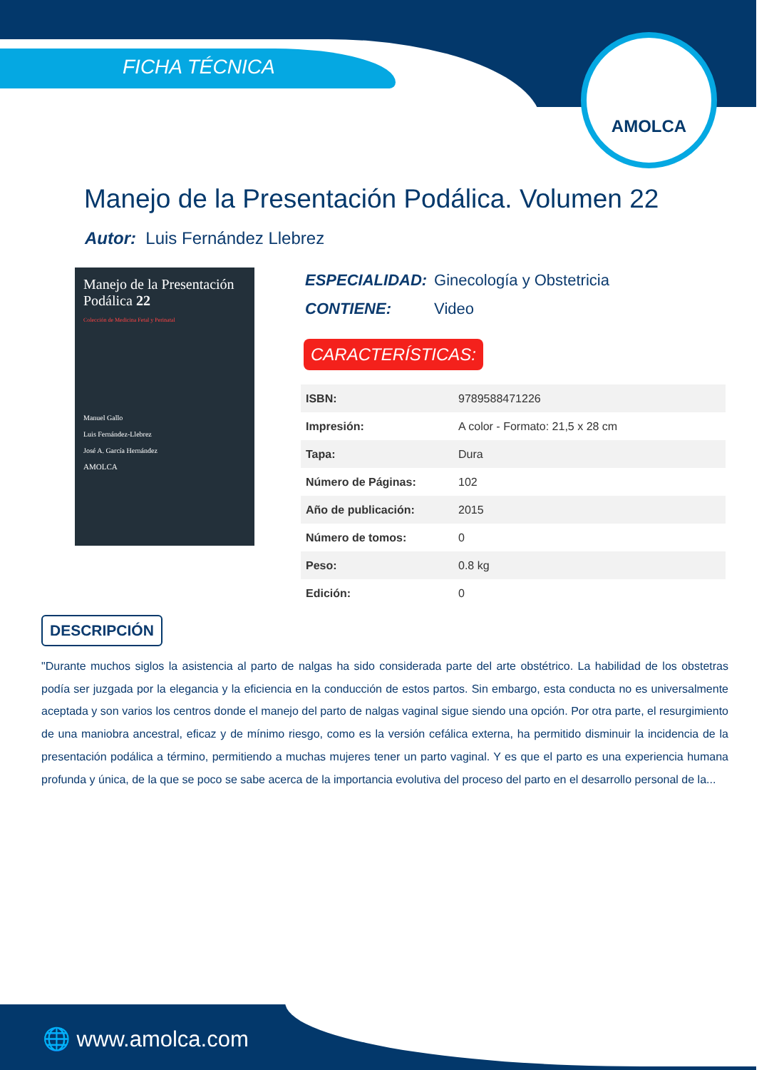FICHA TÉCNICA
AMOLCA
Manejo de la Presentación Podálica. Volumen 22
Autor: Luis Fernández Llebrez
Manejo de la Presentación Podálica 22
Colección de Medicina Fetal y Perinatal
Manuel Gallo
Luis Fernández-Llebrez
José A. García Hernández
AMOLCA
ESPECIALIDAD: Ginecología y Obstetricia
CONTIENE: Video
CARACTERÍSTICAS:
| ISBN: | 9789588471226 |
| Impresión: | A color - Formato: 21,5 x 28 cm |
| Tapa: | Dura |
| Número de Páginas: | 102 |
| Año de publicación: | 2015 |
| Número de tomos: | 0 |
| Peso: | 0.8 kg |
| Edición: | 0 |
DESCRIPCIÓN
"Durante muchos siglos la asistencia al parto de nalgas ha sido considerada parte del arte obstétrico. La habilidad de los obstetras podía ser juzgada por la elegancia y la eficiencia en la conducción de estos partos. Sin embargo, esta conducta no es universalmente aceptada y son varios los centros donde el manejo del parto de nalgas vaginal sigue siendo una opción. Por otra parte, el resurgimiento de una maniobra ancestral, eficaz y de mínimo riesgo, como es la versión cefálica externa, ha permitido disminuir la incidencia de la presentación podálica a término, permitiendo a muchas mujeres tener un parto vaginal. Y es que el parto es una experiencia humana profunda y única, de la que se poco se sabe acerca de la importancia evolutiva del proceso del parto en el desarrollo personal de la...
🌐 www.amolca.com